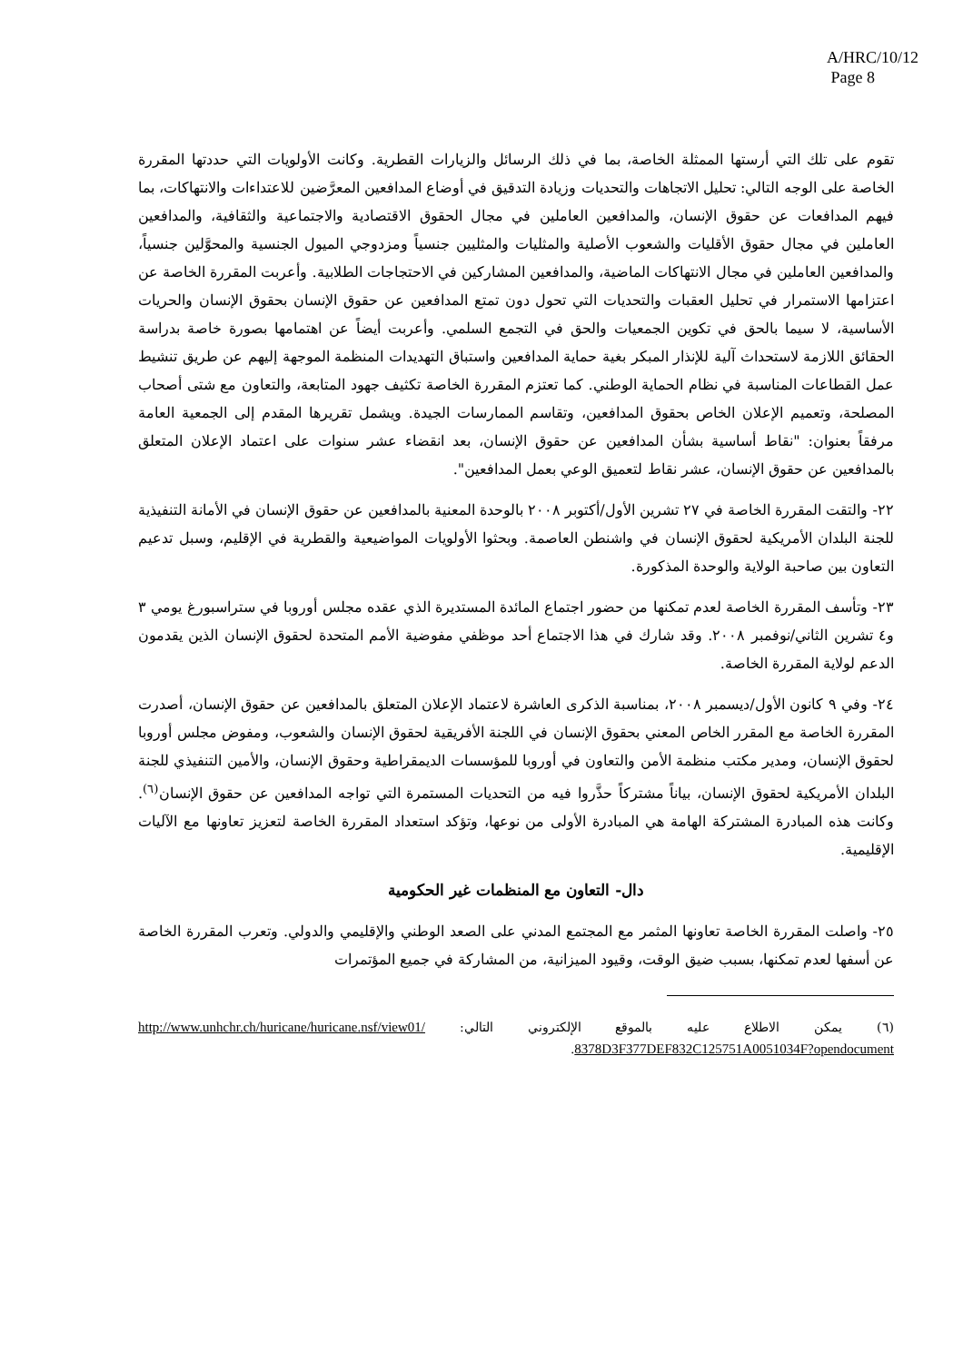A/HRC/10/12
Page 8
تقوم على تلك التي أرستها الممثلة الخاصة، بما في ذلك الرسائل والزيارات القطرية. وكانت الأولويات التي حددتها المقررة الخاصة على الوجه التالي: تحليل الاتجاهات والتحديات وزيادة التدقيق في أوضاع المدافعين المعرَّضين للاعتداءات والانتهاكات، بما فيهم المدافعات عن حقوق الإنسان، والمدافعين العاملين في مجال الحقوق الاقتصادية والاجتماعية والثقافية، والمدافعين العاملين في مجال حقوق الأقليات والشعوب الأصلية والمثليات والمثليين جنسياً ومزدوجي الميول الجنسية والمحوَّلين جنسياً، والمدافعين العاملين في مجال الانتهاكات الماضية، والمدافعين المشاركين في الاحتجاجات الطلابية. وأعربت المقررة الخاصة عن اعتزامها الاستمرار في تحليل العقبات والتحديات التي تحول دون تمتع المدافعين عن حقوق الإنسان بحقوق الإنسان والحريات الأساسية، لا سيما بالحق في تكوين الجمعيات والحق في التجمع السلمي. وأعربت أيضاً عن اهتمامها بصورة خاصة بدراسة الحقائق اللازمة لاستحداث آلية للإنذار المبكر بغية حماية المدافعين واستباق التهديدات المنظمة الموجهة إليهم عن طريق تنشيط عمل القطاعات المناسبة في نظام الحماية الوطني. كما تعتزم المقررة الخاصة تكثيف جهود المتابعة، والتعاون مع شتى أصحاب المصلحة، وتعميم الإعلان الخاص بحقوق المدافعين، وتقاسم الممارسات الجيدة. ويشمل تقريرها المقدم إلى الجمعية العامة مرفقاً بعنوان: "نقاط أساسية بشأن المدافعين عن حقوق الإنسان، بعد انقضاء عشر سنوات على اعتماد الإعلان المتعلق بالمدافعين عن حقوق الإنسان، عشر نقاط لتعميق الوعي بعمل المدافعين".
٢٢- والتقت المقررة الخاصة في ٢٧ تشرين الأول/أكتوبر ٢٠٠٨ بالوحدة المعنية بالمدافعين عن حقوق الإنسان في الأمانة التنفيذية للجنة البلدان الأمريكية لحقوق الإنسان في واشنطن العاصمة. وبحثوا الأولويات المواضيعية والقطرية في الإقليم، وسبل تدعيم التعاون بين صاحبة الولاية والوحدة المذكورة.
٢٣- وتأسف المقررة الخاصة لعدم تمكنها من حضور اجتماع المائدة المستديرة الذي عقده مجلس أوروبا في ستراسبورغ يومي ٣ و٤ تشرين الثاني/نوفمبر ٢٠٠٨. وقد شارك في هذا الاجتماع أحد موظفي مفوضية الأمم المتحدة لحقوق الإنسان الذين يقدمون الدعم لولاية المقررة الخاصة.
٢٤- وفي ٩ كانون الأول/ديسمبر ٢٠٠٨، بمناسبة الذكرى العاشرة لاعتماد الإعلان المتعلق بالمدافعين عن حقوق الإنسان، أصدرت المقررة الخاصة مع المقرر الخاص المعني بحقوق الإنسان في اللجنة الأفريقية لحقوق الإنسان والشعوب، ومفوض مجلس أوروبا لحقوق الإنسان، ومدير مكتب منظمة الأمن والتعاون في أوروبا للمؤسسات الديمقراطية وحقوق الإنسان، والأمين التنفيذي للجنة البلدان الأمريكية لحقوق الإنسان، بياناً مشتركاً حذَّروا فيه من التحديات المستمرة التي تواجه المدافعين عن حقوق الإنسان<sup>(٦)</sup>. وكانت هذه المبادرة المشتركة الهامة هي المبادرة الأولى من نوعها، وتؤكد استعداد المقررة الخاصة لتعزيز تعاونها مع الآليات الإقليمية.
دال- التعاون مع المنظمات غير الحكومية
٢٥- واصلت المقررة الخاصة تعاونها المثمر مع المجتمع المدني على الصعد الوطني والإقليمي والدولي. وتعرب المقررة الخاصة عن أسفها لعدم تمكنها، بسبب ضيق الوقت، وقيود الميزانية، من المشاركة في جميع المؤتمرات
(٦) يمكن الاطلاع عليه بالموقع الإلكتروني التالي: http://www.unhchr.ch/huricane/huricane.nsf/view01/ 8378D3F377DEF832C125751A0051034F?opendocument.